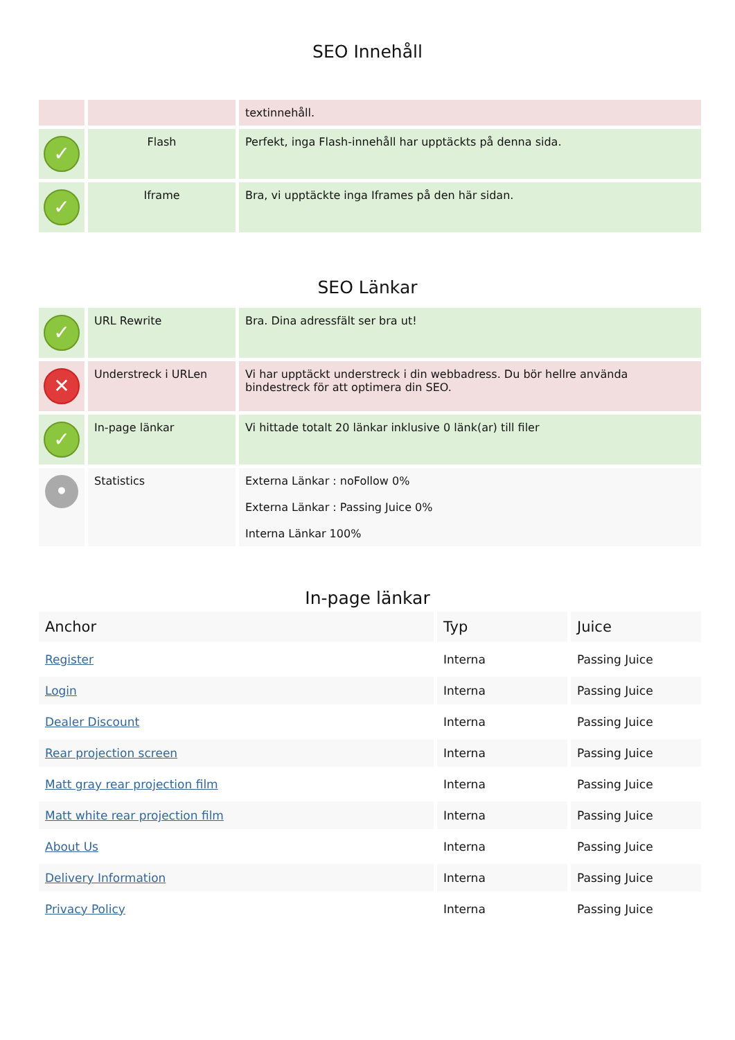SEO Innehåll
| | | textinnehåll. |
| ✓ | Flash | Perfekt, inga Flash-innehåll har upptäckts på denna sida. |
| ✓ | Iframe | Bra, vi upptäckte inga Iframes på den här sidan. |
SEO Länkar
| ✓ | URL Rewrite | Bra. Dina adressfält ser bra ut! |
| ✕ | Understreck i URLen | Vi har upptäckt understreck i din webbadress. Du bör hellre använda bindestreck för att optimera din SEO. |
| ✓ | In-page länkar | Vi hittade totalt 20 länkar inklusive 0 länk(ar) till filer |
| • | Statistics | Externa Länkar : noFollow 0% Externa Länkar : Passing Juice 0% Interna Länkar 100% |
In-page länkar
| Anchor | Typ | Juice |
| --- | --- | --- |
| Register | Interna | Passing Juice |
| Login | Interna | Passing Juice |
| Dealer Discount | Interna | Passing Juice |
| Rear projection screen | Interna | Passing Juice |
| Matt gray rear projection film | Interna | Passing Juice |
| Matt white rear projection film | Interna | Passing Juice |
| About Us | Interna | Passing Juice |
| Delivery Information | Interna | Passing Juice |
| Privacy Policy | Interna | Passing Juice |